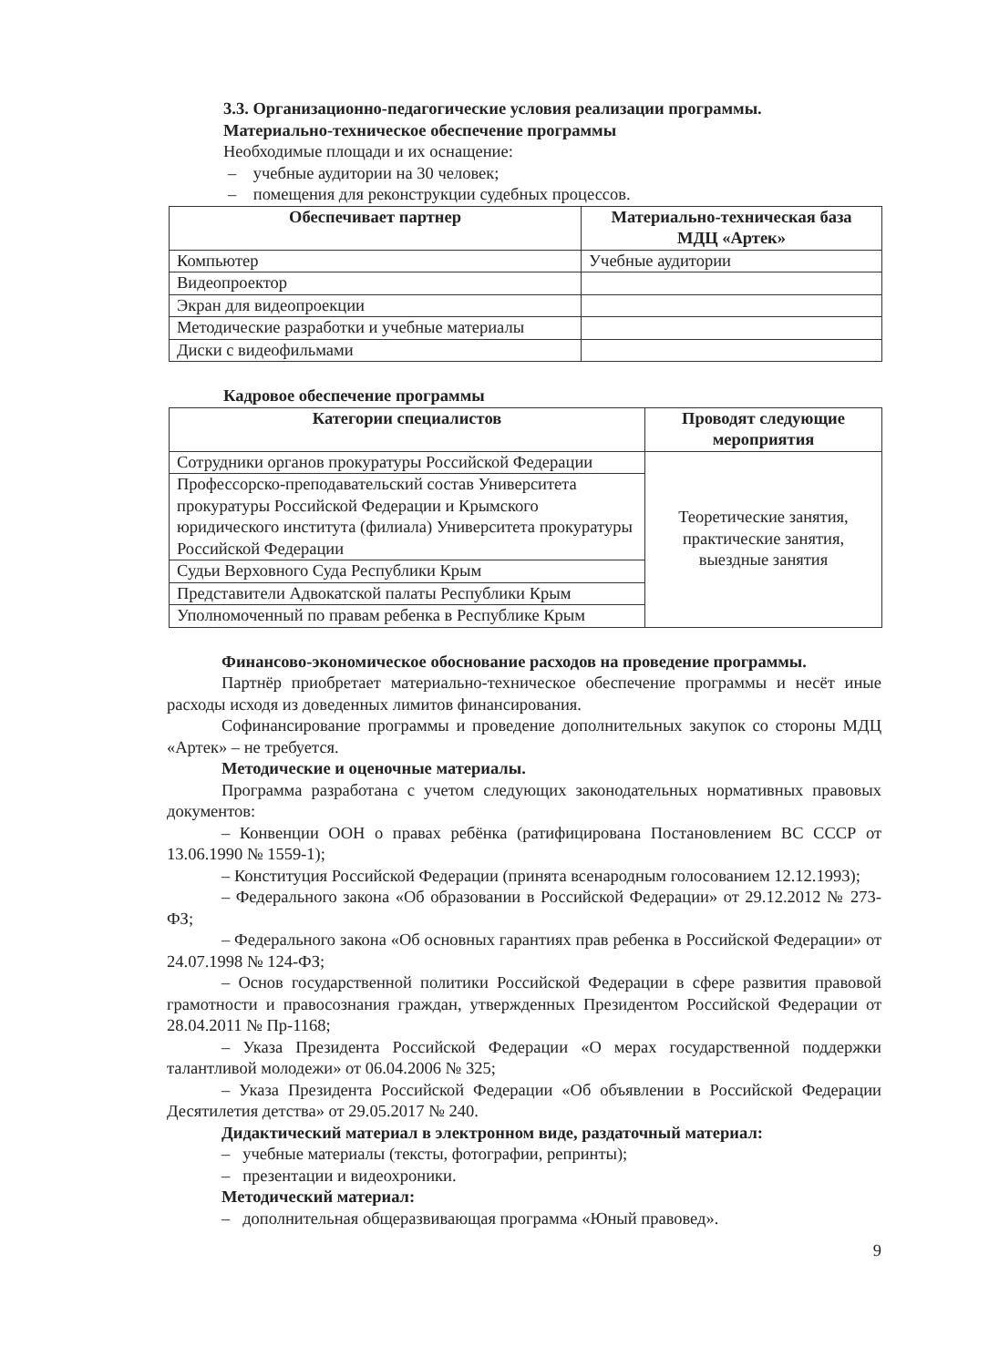3.3. Организационно-педагогические условия реализации программы.
Материально-техническое обеспечение программы
Необходимые площади и их оснащение:
– учебные аудитории на 30 человек;
– помещения для реконструкции судебных процессов.
| Обеспечивает партнер | Материально-техническая база МДЦ «Артек» |
| --- | --- |
| Компьютер | Учебные аудитории |
| Видеопроектор | |
| Экран для видеопроекции | |
| Методические разработки и учебные материалы | |
| Диски с видеофильмами | |
Кадровое обеспечение программы
| Категории специалистов | Проводят следующие мероприятия |
| --- | --- |
| Сотрудники органов прокуратуры Российской Федерации | Теоретические занятия, практические занятия, выездные занятия |
| Профессорско-преподавательский состав Университета прокуратуры Российской Федерации и Крымского юридического института (филиала) Университета прокуратуры Российской Федерации | |
| Судьи Верховного Суда Республики Крым | |
| Представители Адвокатской палаты Республики Крым | |
| Уполномоченный по правам ребенка в Республике Крым | |
Финансово-экономическое обоснование расходов на проведение программы.
Партнёр приобретает материально-техническое обеспечение программы и несёт иные расходы исходя из доведенных лимитов финансирования.
Софинансирование программы и проведение дополнительных закупок со стороны МДЦ «Артек» – не требуется.
Методические и оценочные материалы.
Программа разработана с учетом следующих законодательных нормативных правовых документов:
– Конвенции ООН о правах ребёнка (ратифицирована Постановлением ВС СССР от 13.06.1990 № 1559-1);
– Конституция Российской Федерации (принята всенародным голосованием 12.12.1993);
– Федерального закона «Об образовании в Российской Федерации» от 29.12.2012 № 273-ФЗ;
– Федерального закона «Об основных гарантиях прав ребенка в Российской Федерации» от 24.07.1998 № 124-ФЗ;
– Основ государственной политики Российской Федерации в сфере развития правовой грамотности и правосознания граждан, утвержденных Президентом Российской Федерации от 28.04.2011 № Пр-1168;
– Указа Президента Российской Федерации «О мерах государственной поддержки талантливой молодежи» от 06.04.2006 № 325;
– Указа Президента Российской Федерации «Об объявлении в Российской Федерации Десятилетия детства» от 29.05.2017 № 240.
Дидактический материал в электронном виде, раздаточный материал:
– учебные материалы (тексты, фотографии, репринты);
– презентации и видеохроники.
Методический материал:
– дополнительная общеразвивающая программа «Юный правовед».
9